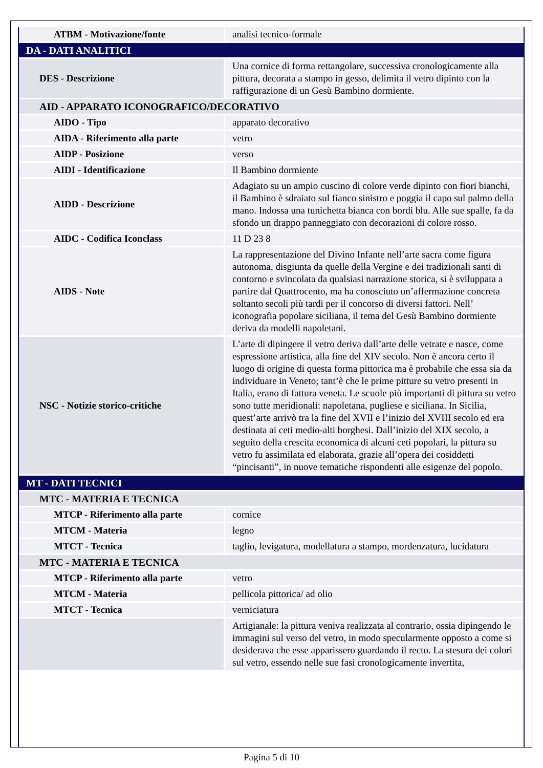| ATBM - Motivazione/fonte | analisi tecnico-formale |
| DA - DATI ANALITICI | |
| DES - Descrizione | Una cornice di forma rettangolare, successiva cronologicamente alla pittura, decorata a stampo in gesso, delimita il vetro dipinto con la raffigurazione di un Gesù Bambino dormiente. |
| AID - APPARATO ICONOGRAFICO/DECORATIVO | |
| AIDO - Tipo | apparato decorativo |
| AIDA - Riferimento alla parte | vetro |
| AIDP - Posizione | verso |
| AIDI - Identificazione | Il Bambino dormiente |
| AIDD - Descrizione | Adagiato su un ampio cuscino di colore verde dipinto con fiori bianchi, il Bambino è sdraiato sul fianco sinistro e poggia il capo sul palmo della mano. Indossa una tunichetta bianca con bordi blu. Alle sue spalle, fa da sfondo un drappo panneggiato con decorazioni di colore rosso. |
| AIDC - Codifica Iconclass | 11 D 23 8 |
| AIDS - Note | La rappresentazione del Divino Infante nell’arte sacra come figura autonoma, disgiunta da quelle della Vergine e dei tradizionali santi di contorno e svincolata da qualsiasi narrazione storica, si è sviluppata a partire dal Quattrocento, ma ha conosciuto un’affermazione concreta soltanto secoli più tardi per il concorso di diversi fattori. Nell’ iconografia popolare siciliana, il tema del Gesù Bambino dormiente deriva da modelli napoletani. |
| NSC - Notizie storico-critiche | L’arte di dipingere il vetro deriva dall’arte delle vetrate e nasce, come espressione artistica, alla fine del XIV secolo. Non è ancora certo il luogo di origine di questa forma pittorica ma è probabile che essa sia da individuare in Veneto; tant’è che le prime pitture su vetro presenti in Italia, erano di fattura veneta. Le scuole più importanti di pittura su vetro sono tutte meridionali: napoletana, pugliese e siciliana. In Sicilia, quest’arte arrivò tra la fine del XVII e l’inizio del XVIII secolo ed era destinata ai ceti medio-alti borghesi. Dall’inizio del XIX secolo, a seguito della crescita economica di alcuni ceti popolari, la pittura su vetro fu assimilata ed elaborata, grazie all’opera dei cosiddetti “pincisanti”, in nuove tematiche rispondenti alle esigenze del popolo. |
| MT - DATI TECNICI | |
| MTC - MATERIA E TECNICA | |
| MTCP - Riferimento alla parte | cornice |
| MTCM - Materia | legno |
| MTCT - Tecnica | taglio, levigatura, modellatura a stampo, mordenzatura, lucidatura |
| MTC - MATERIA E TECNICA | |
| MTCP - Riferimento alla parte | vetro |
| MTCM - Materia | pellicola pittorica/ ad olio |
| MTCT - Tecnica | verniciatura |
| | Artigianale: la pittura veniva realizzata al contrario, ossia dipingendo le immagini sul verso del vetro, in modo specularmente opposto a come si desiderava che esse apparissero guardando il recto. La stesura dei colori sul vetro, essendo nelle sue fasi cronologicamente invertita, |
Pagina 5 di 10